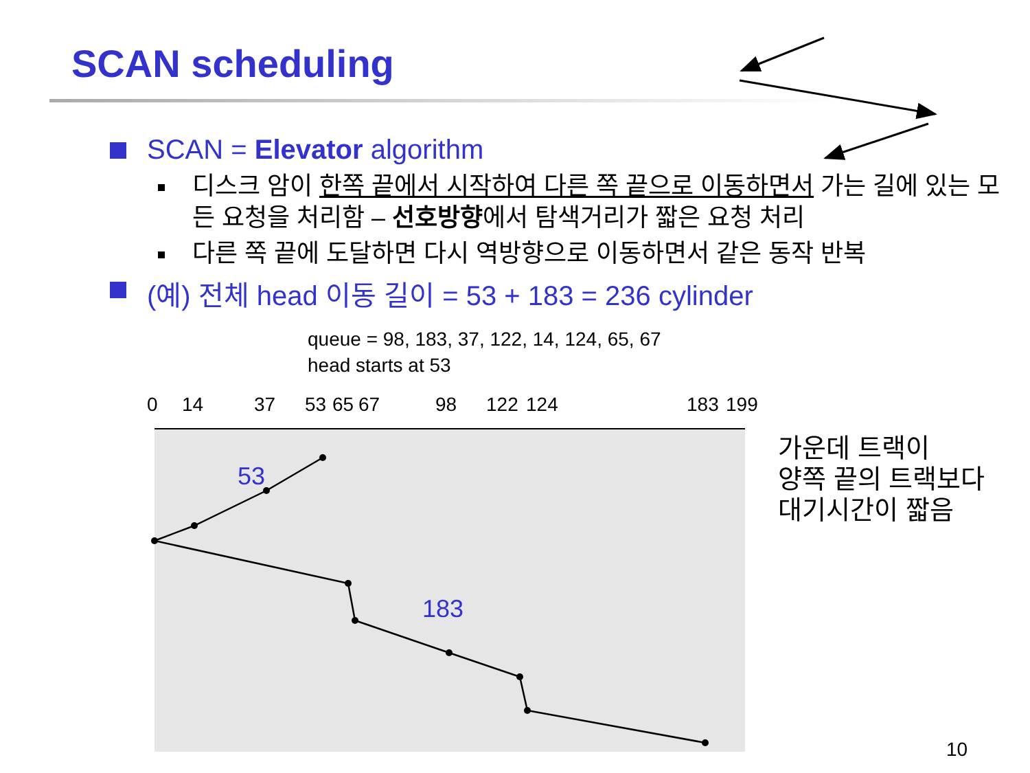SCAN scheduling
SCAN = Elevator algorithm
디스크 암이 한쪽 끝에서 시작하여 다른 쪽 끝으로 이동하면서 가는 길에 있는 모든 요청을 처리함 – 선호방향에서 탐색거리가 짧은 요청 처리
다른 쪽 끝에 도달하면 다시 역방향으로 이동하면서 같은 동작 반복
(예) 전체 head 이동 길이 = 53 + 183 = 236 cylinder
queue = 98, 183, 37, 122, 14, 124, 65, 67
head starts at 53
0
14
37
53
65
67
98
122
124
183
199
53
183
가운데 트랙이
양쪽 끝의 트랙보다
대기시간이 짧음
10